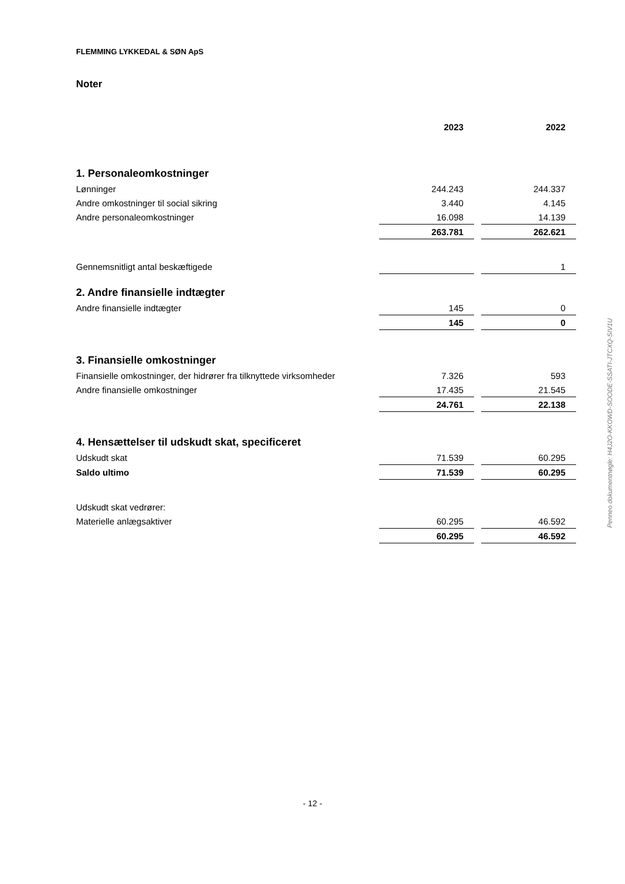FLEMMING LYKKEDAL & SØN ApS
Noter
| | 2023 | 2022 |
| 1. Personaleomkostninger | | |
| Lønninger | 244.243 | 244.337 |
| Andre omkostninger til social sikring | 3.440 | 4.145 |
| Andre personaleomkostninger | 16.098 | 14.139 |
| | 263.781 | 262.621 |
| Gennemsnitligt antal beskæftigede | | 1 |
| 2. Andre finansielle indtægter | | |
| Andre finansielle indtægter | 145 | 0 |
| | 145 | 0 |
| 3. Finansielle omkostninger | | |
| Finansielle omkostninger, der hidrører fra tilknyttede virksomheder | 7.326 | 593 |
| Andre finansielle omkostninger | 17.435 | 21.545 |
| | 24.761 | 22.138 |
| 4. Hensættelser til udskudt skat, specificeret | | |
| Udskudt skat | 71.539 | 60.295 |
| Saldo ultimo | 71.539 | 60.295 |
| Udskudt skat vedrører: | | |
| Materielle anlægsaktiver | 60.295 | 46.592 |
| | 60.295 | 46.592 |
Penneo dokumentnøgle: H4J2O-KKOWD-SOODE-SSATI-JTCXQ-SIV1U
- 12 -